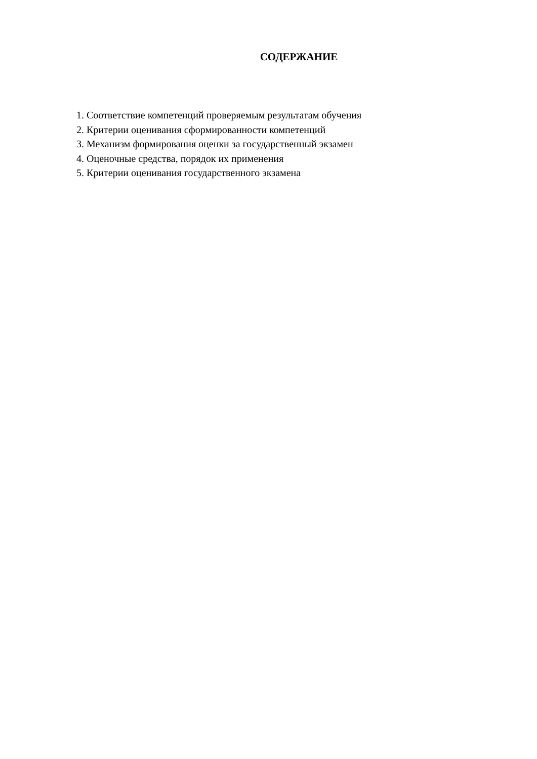СОДЕРЖАНИЕ
1. Соответствие компетенций проверяемым результатам обучения
2. Критерии оценивания сформированности компетенций
3. Механизм формирования оценки за государственный экзамен
4. Оценочные средства, порядок их применения
5. Критерии оценивания государственного экзамена